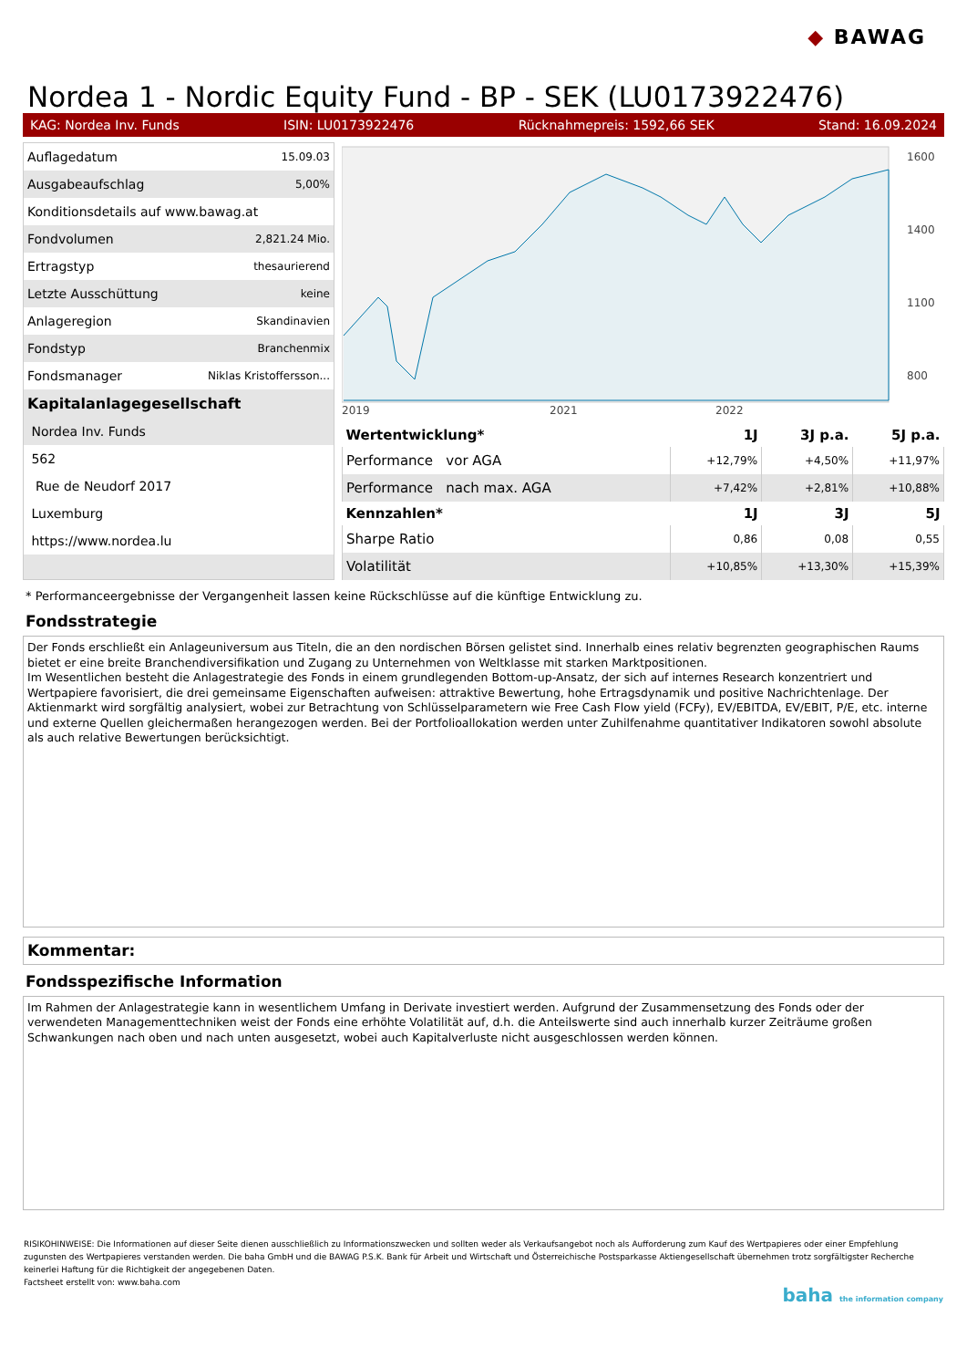◆ BAWAG
Nordea 1 - Nordic Equity Fund - BP - SEK (LU0173922476)
KAG: Nordea Inv. Funds ISIN: LU0173922476 Rücknahmepreis: 1592,66 SEK Stand: 16.09.2024
| Auflagedatum | 15.09.03 |
| Ausgabeaufschlag | 5,00% |
| Konditionsdetails auf www.bawag.at | |
| Fondvolumen | 2,821.24 Mio. |
| Ertragstyp | thesaurierend |
| Letzte Ausschüttung | keine |
| Anlageregion | Skandinavien |
| Fondstyp | Branchenmix |
| Fondsmanager | Niklas Kristoffersson... |
| Kapitalanlagegesellschaft | |
| Nordea Inv. Funds | |
| 562 | |
| Rue de Neudorf 2017 | |
| Luxemburg | |
| https://www.nordea.lu | |
2019
2021
2022
1600
1400
1100
800
| Wertentwicklung* | 1J | 3J p.a. | 5J p.a. |
| --- | --- | --- | --- |
| Performance vor AGA | +12,79% | +4,50% | +11,97% |
| Performance nach max. AGA | +7,42% | +2,81% | +10,88% |
| Kennzahlen* | 1J | 3J | 5J |
| Sharpe Ratio | 0,86 | 0,08 | 0,55 |
| Volatilität | +10,85% | +13,30% | +15,39% |
* Performanceergebnisse der Vergangenheit lassen keine Rückschlüsse auf die künftige Entwicklung zu.
Fondsstrategie
Der Fonds erschließt ein Anlageuniversum aus Titeln, die an den nordischen Börsen gelistet sind. Innerhalb eines relativ begrenzten geographischen Raums bietet er eine breite Branchendiversifikation und Zugang zu Unternehmen von Weltklasse mit starken Marktpositionen.
Im Wesentlichen besteht die Anlagestrategie des Fonds in einem grundlegenden Bottom-up-Ansatz, der sich auf internes Research konzentriert und Wertpapiere favorisiert, die drei gemeinsame Eigenschaften aufweisen: attraktive Bewertung, hohe Ertragsdynamik und positive Nachrichtenlage. Der Aktienmarkt wird sorgfältig analysiert, wobei zur Betrachtung von Schlüsselparametern wie Free Cash Flow yield (FCFy), EV/EBITDA, EV/EBIT, P/E, etc. interne und externe Quellen gleichermaßen herangezogen werden. Bei der Portfolioallokation werden unter Zuhilfenahme quantitativer Indikatoren sowohl absolute als auch relative Bewertungen berücksichtigt.
Kommentar:
Fondsspezifische Information
Im Rahmen der Anlagestrategie kann in wesentlichem Umfang in Derivate investiert werden. Aufgrund der Zusammensetzung des Fonds oder der verwendeten Managementtechniken weist der Fonds eine erhöhte Volatilität auf, d.h. die Anteilswerte sind auch innerhalb kurzer Zeiträume großen Schwankungen nach oben und nach unten ausgesetzt, wobei auch Kapitalverluste nicht ausgeschlossen werden können.
RISIKOHINWEISE: Die Informationen auf dieser Seite dienen ausschließlich zu Informationszwecken und sollten weder als Verkaufsangebot noch als Aufforderung zum Kauf des Wertpapieres oder einer Empfehlung zugunsten des Wertpapieres verstanden werden. Die baha GmbH und die BAWAG P.S.K. Bank für Arbeit und Wirtschaft und Österreichische Postsparkasse Aktiengesellschaft übernehmen trotz sorgfältigster Recherche keinerlei Haftung für die Richtigkeit der angegebenen Daten.
Factsheet erstellt von: www.baha.com
baha the information company